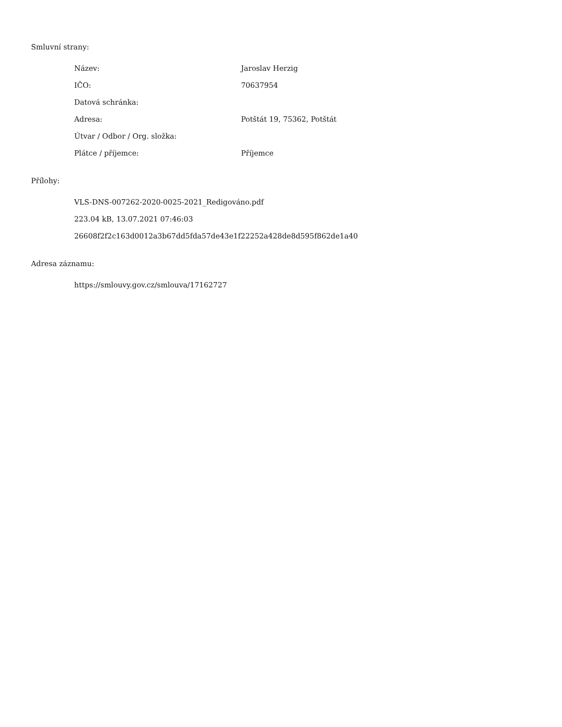Smluvní strany:
| Název: | Jaroslav Herzig |
| IČO: | 70637954 |
| Datová schránka: | |
| Adresa: | Potštát 19, 75362, Potštát |
| Útvar / Odbor / Org. složka: | |
| Plátce / příjemce: | Příjemce |
Přílohy:
VLS-DNS-007262-2020-0025-2021_Redigováno.pdf
223.04 kB, 13.07.2021 07:46:03
26608f2f2c163d0012a3b67dd5fda57de43e1f22252a428de8d595f862de1a40
Adresa záznamu:
https://smlouvy.gov.cz/smlouva/17162727